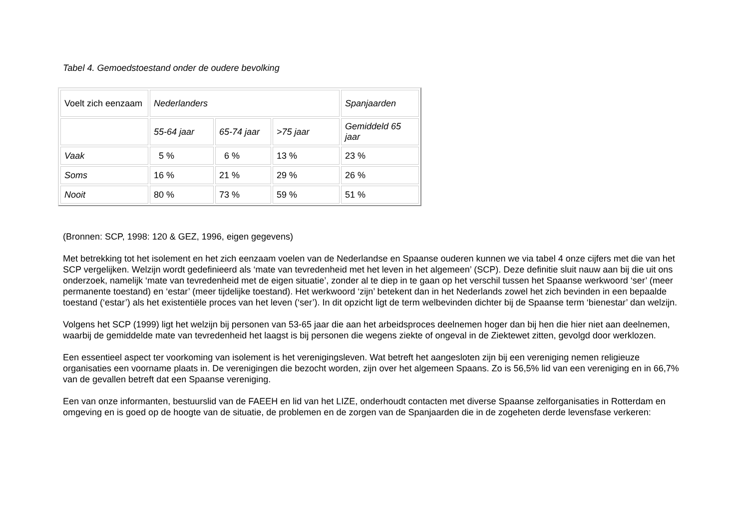Tabel 4. Gemoedstoestand onder de oudere bevolking
| Voelt zich eenzaam | Nederlanders | | | Spanjaarden |
| | 55-64 jaar | 65-74 jaar | >75 jaar | Gemiddeld 65 jaar |
| Vaak | 5 % | 6 % | 13 % | 23 % |
| Soms | 16 % | 21 % | 29 % | 26 % |
| Nooit | 80 % | 73 % | 59 % | 51 % |
(Bronnen: SCP, 1998: 120 & GEZ, 1996, eigen gegevens)
Met betrekking tot het isolement en het zich eenzaam voelen van de Nederlandse en Spaanse ouderen kunnen we via tabel 4 onze cijfers met die van het SCP vergelijken. Welzijn wordt gedefinieerd als ‘mate van tevredenheid met het leven in het algemeen’ (SCP). Deze definitie sluit nauw aan bij die uit ons onderzoek, namelijk ‘mate van tevredenheid met de eigen situatie’, zonder al te diep in te gaan op het verschil tussen het Spaanse werkwoord ‘ser’ (meer permanente toestand) en ‘estar’ (meer tijdelijke toestand). Het werkwoord ‘zijn’ betekent dan in het Nederlands zowel het zich bevinden in een bepaalde toestand (‘estar’) als het existentiële proces van het leven (‘ser’). In dit opzicht ligt de term welbevinden dichter bij de Spaanse term ‘bienestar’ dan welzijn.
Volgens het SCP (1999) ligt het welzijn bij personen van 53-65 jaar die aan het arbeidsproces deelnemen hoger dan bij hen die hier niet aan deelnemen, waarbij de gemiddelde mate van tevredenheid het laagst is bij personen die wegens ziekte of ongeval in de Ziektewet zitten, gevolgd door werklozen.
Een essentieel aspect ter voorkoming van isolement is het verenigingsleven. Wat betreft het aangesloten zijn bij een vereniging nemen religieuze organisaties een voorname plaats in. De verenigingen die bezocht worden, zijn over het algemeen Spaans. Zo is 56,5% lid van een vereniging en in 66,7% van de gevallen betreft dat een Spaanse vereniging.
Een van onze informanten, bestuurslid van de FAEEH en lid van het LIZE, onderhoudt contacten met diverse Spaanse zelforganisaties in Rotterdam en omgeving en is goed op de hoogte van de situatie, de problemen en de zorgen van de Spanjaarden die in de zogeheten derde levensfase verkeren: